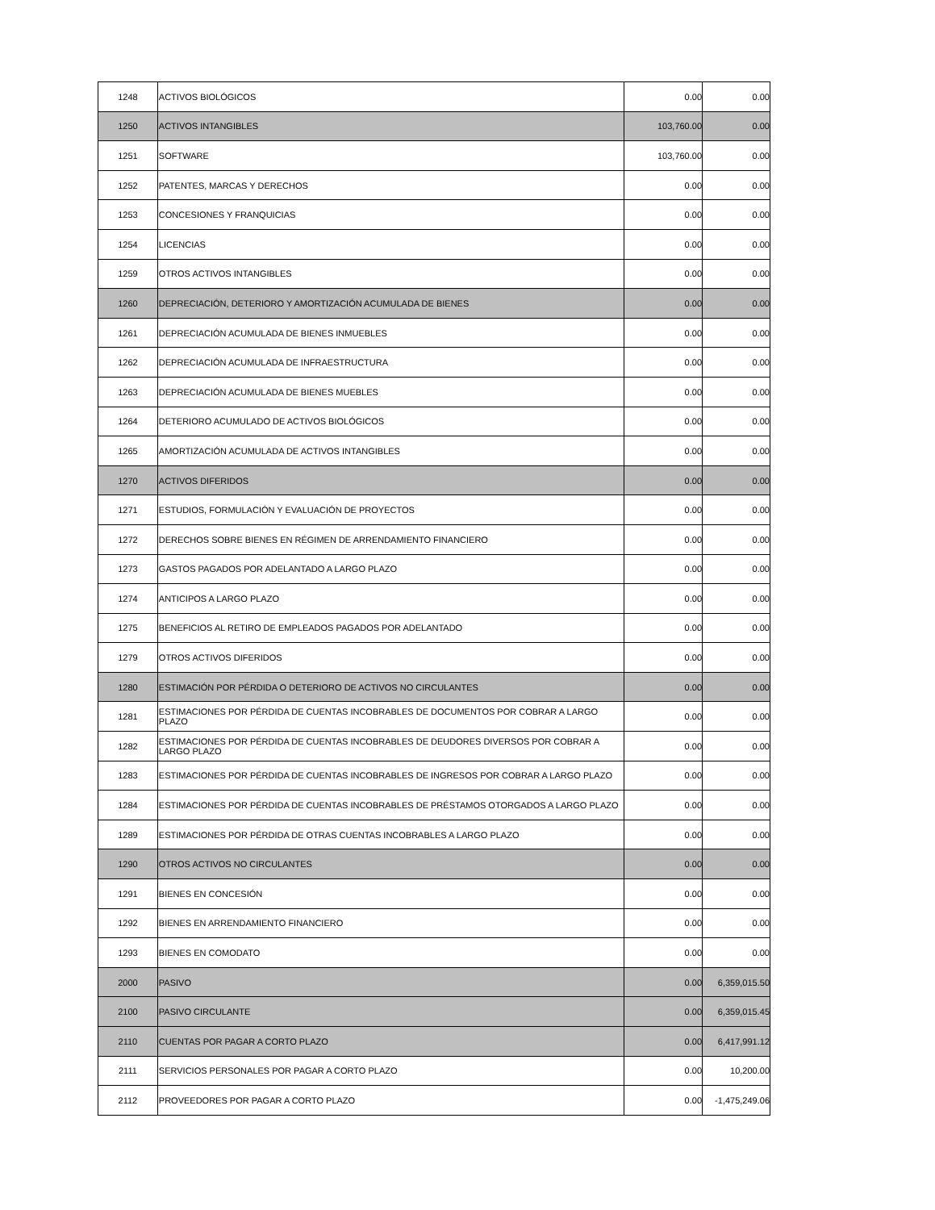| 1248 | ACTIVOS BIOLÓGICOS | 0.00 | 0.00 |
| 1250 | ACTIVOS INTANGIBLES | 103,760.00 | 0.00 |
| 1251 | SOFTWARE | 103,760.00 | 0.00 |
| 1252 | PATENTES, MARCAS Y DERECHOS | 0.00 | 0.00 |
| 1253 | CONCESIONES Y FRANQUICIAS | 0.00 | 0.00 |
| 1254 | LICENCIAS | 0.00 | 0.00 |
| 1259 | OTROS ACTIVOS INTANGIBLES | 0.00 | 0.00 |
| 1260 | DEPRECIACIÓN, DETERIORO Y AMORTIZACIÓN ACUMULADA DE BIENES | 0.00 | 0.00 |
| 1261 | DEPRECIACIÓN ACUMULADA DE BIENES INMUEBLES | 0.00 | 0.00 |
| 1262 | DEPRECIACIÓN ACUMULADA DE INFRAESTRUCTURA | 0.00 | 0.00 |
| 1263 | DEPRECIACIÓN ACUMULADA DE BIENES MUEBLES | 0.00 | 0.00 |
| 1264 | DETERIORO ACUMULADO DE ACTIVOS BIOLÓGICOS | 0.00 | 0.00 |
| 1265 | AMORTIZACIÓN ACUMULADA DE ACTIVOS INTANGIBLES | 0.00 | 0.00 |
| 1270 | ACTIVOS DIFERIDOS | 0.00 | 0.00 |
| 1271 | ESTUDIOS, FORMULACIÓN Y EVALUACIÓN DE PROYECTOS | 0.00 | 0.00 |
| 1272 | DERECHOS SOBRE BIENES EN RÉGIMEN DE ARRENDAMIENTO FINANCIERO | 0.00 | 0.00 |
| 1273 | GASTOS PAGADOS POR ADELANTADO A LARGO PLAZO | 0.00 | 0.00 |
| 1274 | ANTICIPOS A LARGO PLAZO | 0.00 | 0.00 |
| 1275 | BENEFICIOS AL RETIRO DE EMPLEADOS PAGADOS POR ADELANTADO | 0.00 | 0.00 |
| 1279 | OTROS ACTIVOS DIFERIDOS | 0.00 | 0.00 |
| 1280 | ESTIMACIÓN POR PÉRDIDA O DETERIORO DE ACTIVOS NO CIRCULANTES | 0.00 | 0.00 |
| 1281 | ESTIMACIONES POR PÉRDIDA DE CUENTAS INCOBRABLES DE DOCUMENTOS POR COBRAR A LARGO PLAZO | 0.00 | 0.00 |
| 1282 | ESTIMACIONES POR PÉRDIDA DE CUENTAS INCOBRABLES DE DEUDORES DIVERSOS POR COBRAR A LARGO PLAZO | 0.00 | 0.00 |
| 1283 | ESTIMACIONES POR PÉRDIDA DE CUENTAS INCOBRABLES DE INGRESOS POR COBRAR A LARGO PLAZO | 0.00 | 0.00 |
| 1284 | ESTIMACIONES POR PÉRDIDA DE CUENTAS INCOBRABLES DE PRÉSTAMOS OTORGADOS A LARGO PLAZO | 0.00 | 0.00 |
| 1289 | ESTIMACIONES POR PÉRDIDA DE OTRAS CUENTAS INCOBRABLES A LARGO PLAZO | 0.00 | 0.00 |
| 1290 | OTROS ACTIVOS NO CIRCULANTES | 0.00 | 0.00 |
| 1291 | BIENES EN CONCESIÓN | 0.00 | 0.00 |
| 1292 | BIENES EN ARRENDAMIENTO FINANCIERO | 0.00 | 0.00 |
| 1293 | BIENES EN COMODATO | 0.00 | 0.00 |
| 2000 | PASIVO | 0.00 | 6,359,015.50 |
| 2100 | PASIVO CIRCULANTE | 0.00 | 6,359,015.45 |
| 2110 | CUENTAS POR PAGAR A CORTO PLAZO | 0.00 | 6,417,991.12 |
| 2111 | SERVICIOS PERSONALES POR PAGAR A CORTO PLAZO | 0.00 | 10,200.00 |
| 2112 | PROVEEDORES POR PAGAR A CORTO PLAZO | 0.00 | -1,475,249.06 |